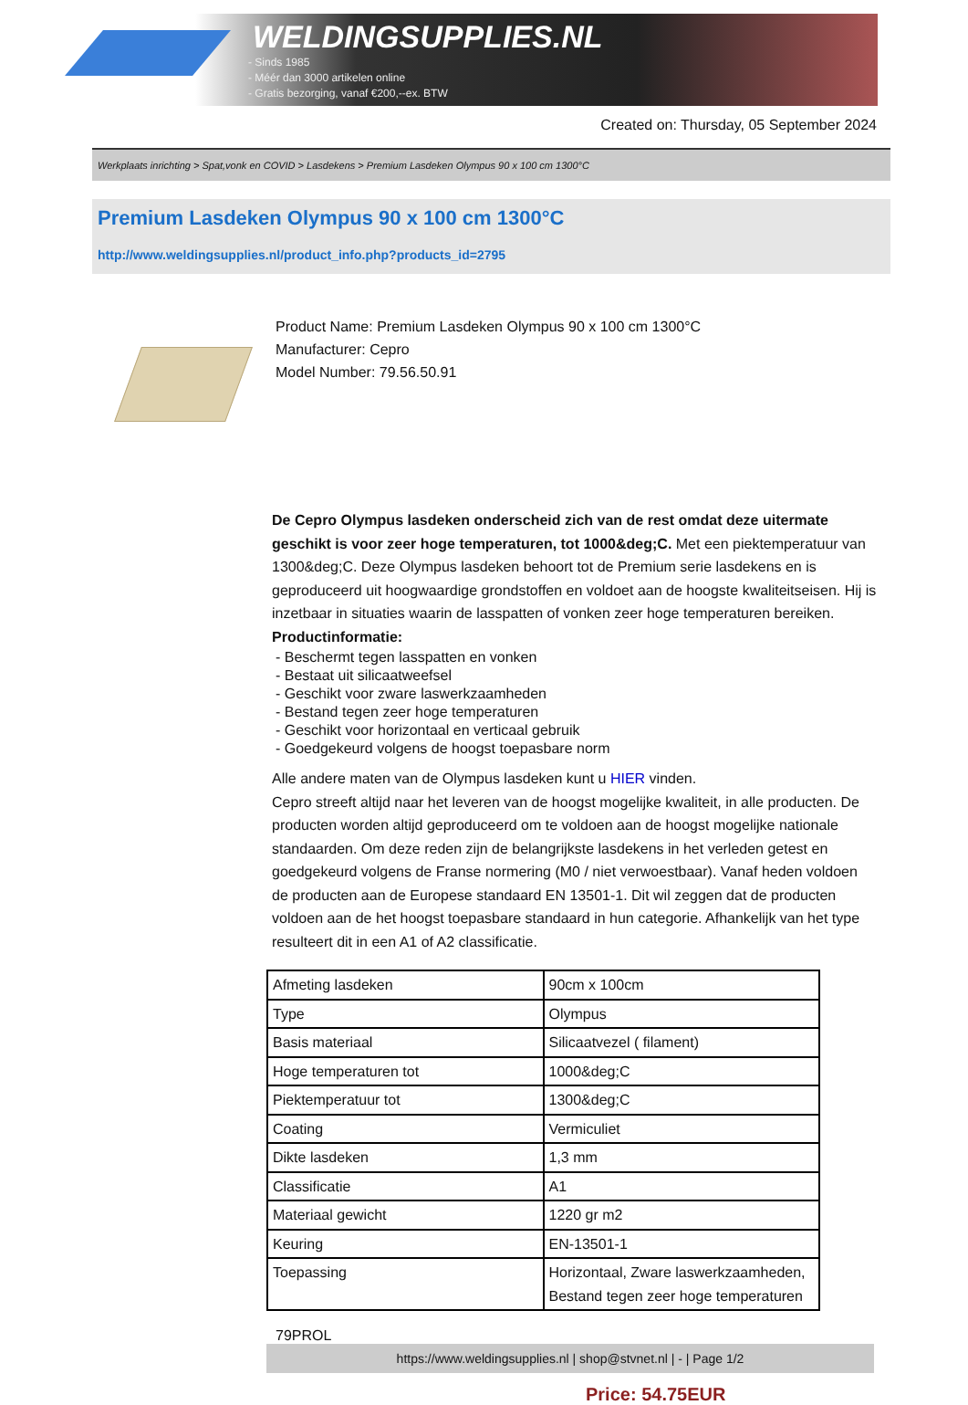WELDINGSUPPLIES.NL
- Sinds 1985
- Méér dan 3000 artikelen online
- Gratis bezorging, vanaf €200,--ex. BTW
Created on: Thursday, 05 September 2024
Werkplaats inrichting > Spat,vonk en COVID > Lasdekens > Premium Lasdeken Olympus 90 x 100 cm 1300°C
Premium Lasdeken Olympus 90 x 100 cm 1300°C
http://www.weldingsupplies.nl/product_info.php?products_id=2795
Product Name: Premium Lasdeken Olympus 90 x 100 cm 1300°C
Manufacturer: Cepro
Model Number: 79.56.50.91
De Cepro Olympus lasdeken onderscheid zich van de rest omdat deze uitermate geschikt is voor zeer hoge temperaturen, tot 1000&deg;C. Met een piektemperatuur van 1300&deg;C. Deze Olympus lasdeken behoort tot de Premium serie lasdekens en is geproduceerd uit hoogwaardige grondstoffen en voldoet aan de hoogste kwaliteitseisen. Hij is inzetbaar in situaties waarin de lasspatten of vonken zeer hoge temperaturen bereiken.
Productinformatie:
- Beschermt tegen lasspatten en vonken
- Bestaat uit silicaatweefsel
- Geschikt voor zware laswerkzaamheden
- Bestand tegen zeer hoge temperaturen
- Geschikt voor horizontaal en verticaal gebruik
- Goedgekeurd volgens de hoogst toepasbare norm
Alle andere maten van de Olympus lasdeken kunt u HIER vinden.
Cepro streeft altijd naar het leveren van de hoogst mogelijke kwaliteit, in alle producten. De producten worden altijd geproduceerd om te voldoen aan de hoogst mogelijke nationale standaarden. Om deze reden zijn de belangrijkste lasdekens in het verleden getest en goedgekeurd volgens de Franse normering (M0 / niet verwoestbaar). Vanaf heden voldoen de producten aan de Europese standaard EN 13501-1. Dit wil zeggen dat de producten voldoen aan de het hoogst toepasbare standaard in hun categorie. Afhankelijk van het type resulteert dit in een A1 of A2 classificatie.
| Afmeting lasdeken | 90cm x 100cm |
| Type | Olympus |
| Basis materiaal | Silicaatvezel ( filament) |
| Hoge temperaturen tot | 1000&deg;C |
| Piektemperatuur tot | 1300&deg;C |
| Coating | Vermiculiet |
| Dikte lasdeken | 1,3 mm |
| Classificatie | A1 |
| Materiaal gewicht | 1220 gr m2 |
| Keuring | EN-13501-1 |
| Toepassing | Horizontaal, Zware laswerkzaamheden, Bestand tegen zeer hoge temperaturen |
79PROL
Price: 54.75EUR
https://www.weldingsupplies.nl | shop@stvnet.nl | - | Page 1/2